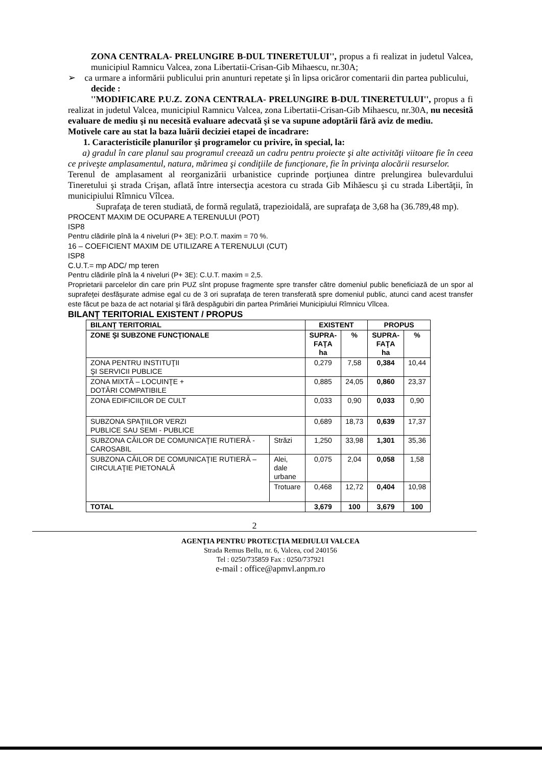ZONA CENTRALA- PRELUNGIRE B-DUL TINERETULUI'', propus a fi realizat in judetul Valcea, municipiul Ramnicu Valcea, zona Libertatii-Crisan-Gib Mihaescu, nr.30A;
➢ ca urmare a informării publicului prin anunturi repetate şi în lipsa oricăror comentarii din partea publicului,
decide :
''MODIFICARE P.U.Z. ZONA CENTRALA- PRELUNGIRE B-DUL TINERETULUI'', propus a fi realizat in judetul Valcea, municipiul Ramnicu Valcea, zona Libertatii-Crisan-Gib Mihaescu, nr.30A, nu necesită evaluare de mediu şi nu necesită evaluare adecvată şi se va supune adoptării fără aviz de mediu.
Motivele care au stat la baza luării deciziei etapei de încadrare:
1. Caracteristicile planurilor şi programelor cu privire, în special, la:
a) gradul în care planul sau programul creează un cadru pentru proiecte şi alte activităţi viitoare fie în ceea ce priveşte amplasamentul, natura, mărimea şi condiţiile de funcţionare, fie în privinţa alocării resurselor.
Terenul de amplasament al reorganizării urbanistice cuprinde porţiunea dintre prelungirea bulevardului Tineretului şi strada Crişan, aflată între intersecţia acestora cu strada Gib Mihăescu şi cu strada Libertăţii, în municipiului Rîmnicu Vîlcea.
Suprafaţa de teren studiată, de formă regulată, trapezioidală, are suprafaţa de 3,68 ha (36.789,48 mp).
PROCENT MAXIM DE OCUPARE A TERENULUI (POT)
ISP8
Pentru clădirile pînă la 4 niveluri (P+ 3E): P.O.T. maxim = 70 %.
16 – COEFICIENT MAXIM DE UTILIZARE A TERENULUI (CUT)
ISP8
C.U.T.= mp ADC/ mp teren
Pentru clădirile pînă la 4 niveluri (P+ 3E): C.U.T. maxim = 2,5.
Proprietarii parcelelor din care prin PUZ sînt propuse fragmente spre transfer către domeniul public beneficiază de un spor al suprafeţei desfăşurate admise egal cu de 3 ori suprafaţa de teren transferată spre domeniul public, atunci cand acest transfer este făcut pe baza de act notarial şi fără despăgubiri din partea Primăriei Municipiului Rîmnicu Vîlcea.
BILANŢ TERITORIAL EXISTENT / PROPUS
| BILANŢ TERITORIAL | | EXISTENT | | PROPUS | |
| --- | --- | --- | --- | --- | --- |
| ZONE ŞI SUBZONE FUNCŢIONALE | | SUPRA- FAŢA ha | % | SUPRA- FAŢA ha | % |
| ZONA PENTRU INSTITUŢII ŞI SERVICII PUBLICE | | 0,279 | 7,58 | 0,384 | 10,44 |
| ZONA MIXTĂ – LOCUINŢE + DOTĂRI COMPATIBILE | | 0,885 | 24,05 | 0,860 | 23,37 |
| ZONA EDIFICIILOR DE CULT | | 0,033 | 0,90 | 0,033 | 0,90 |
| SUBZONA SPAŢIILOR VERZI PUBLICE SAU SEMI - PUBLICE | | 0,689 | 18,73 | 0,639 | 17,37 |
| SUBZONA CĂILOR DE COMUNICAŢIE RUTIERĂ - CAROSABIL | Străzi | 1,250 | 33,98 | 1,301 | 35,36 |
| SUBZONA CĂILOR DE COMUNICAŢIE RUTIERĂ – CIRCULAŢIE PIETONALĂ | Alei, dale urbane | 0,075 | 2,04 | 0,058 | 1,58 |
| | Trotuare | 0,468 | 12,72 | 0,404 | 10,98 |
| TOTAL | | 3,679 | 100 | 3,679 | 100 |
2
AGENŢIA PENTRU PROTECŢIA MEDIULUI VALCEA
Strada Remus Bellu, nr. 6, Valcea, cod 240156
Tel : 0250/735859 Fax : 0250/737921
e-mail : office@apmvl.anpm.ro